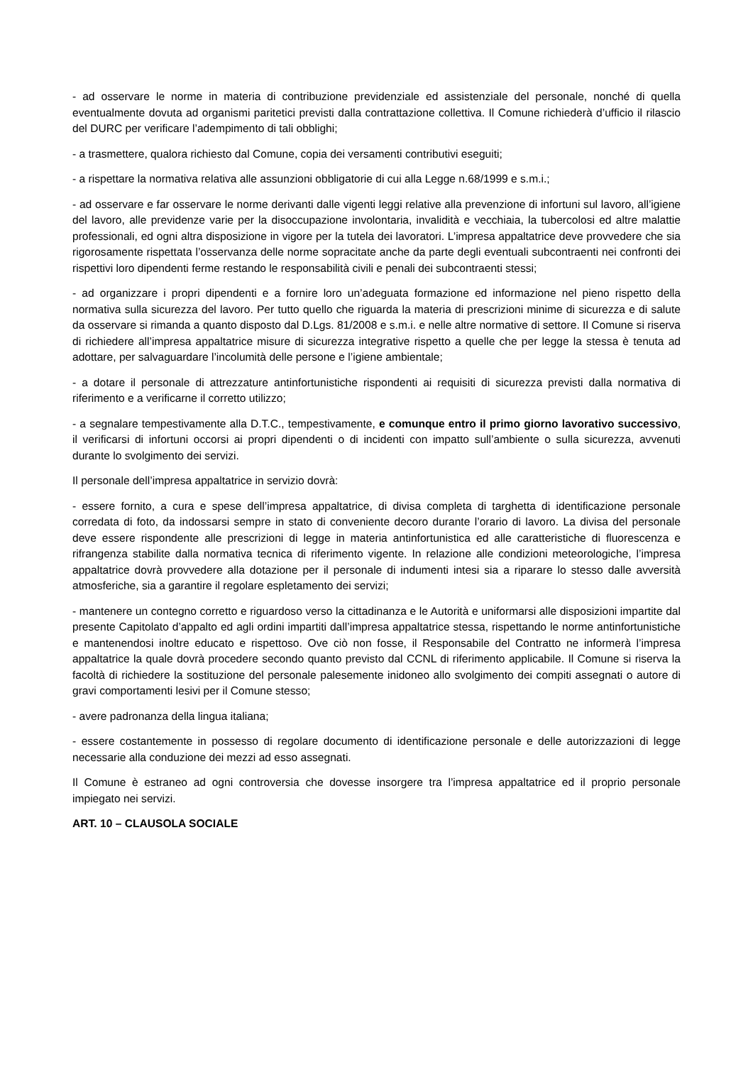- ad osservare le norme in materia di contribuzione previdenziale ed assistenziale del personale, nonché di quella eventualmente dovuta ad organismi paritetici previsti dalla contrattazione collettiva. Il Comune richiederà d’ufficio il rilascio del DURC per verificare l’adempimento di tali obblighi;
- a trasmettere, qualora richiesto dal Comune, copia dei versamenti contributivi eseguiti;
- a rispettare la normativa relativa alle assunzioni obbligatorie di cui alla Legge n.68/1999 e s.m.i.;
- ad osservare e far osservare le norme derivanti dalle vigenti leggi relative alla prevenzione di infortuni sul lavoro, all’igiene del lavoro, alle previdenze varie per la disoccupazione involontaria, invalidità e vecchiaia, la tubercolosi ed altre malattie professionali, ed ogni altra disposizione in vigore per la tutela dei lavoratori. L’impresa appaltatrice deve provvedere che sia rigorosamente rispettata l’osservanza delle norme sopracitate anche da parte degli eventuali subcontraenti nei confronti dei rispettivi loro dipendenti ferme restando le responsabilità civili e penali dei subcontraenti stessi;
- ad organizzare i propri dipendenti e a fornire loro un’adeguata formazione ed informazione nel pieno rispetto della normativa sulla sicurezza del lavoro. Per tutto quello che riguarda la materia di prescrizioni minime di sicurezza e di salute da osservare si rimanda a quanto disposto dal D.Lgs. 81/2008 e s.m.i. e nelle altre normative di settore. Il Comune si riserva di richiedere all’impresa appaltatrice misure di sicurezza integrative rispetto a quelle che per legge la stessa è tenuta ad adottare, per salvaguardare l’incolumità delle persone e l’igiene ambientale;
- a dotare il personale di attrezzature antinfortunistiche rispondenti ai requisiti di sicurezza previsti dalla normativa di riferimento e a verificarne il corretto utilizzo;
- a segnalare tempestivamente alla D.T.C., tempestivamente, e comunque entro il primo giorno lavorativo successivo, il verificarsi di infortuni occorsi ai propri dipendenti o di incidenti con impatto sull’ambiente o sulla sicurezza, avvenuti durante lo svolgimento dei servizi.
Il personale dell’impresa appaltatrice in servizio dovrà:
- essere fornito, a cura e spese dell’impresa appaltatrice, di divisa completa di targhetta di identificazione personale corredata di foto, da indossarsi sempre in stato di conveniente decoro durante l’orario di lavoro. La divisa del personale deve essere rispondente alle prescrizioni di legge in materia antinfortunistica ed alle caratteristiche di fluorescenza e rifrangenza stabilite dalla normativa tecnica di riferimento vigente. In relazione alle condizioni meteorologiche, l’impresa appaltatrice dovrà provvedere alla dotazione per il personale di indumenti intesi sia a riparare lo stesso dalle avversità atmosferiche, sia a garantire il regolare espletamento dei servizi;
- mantenere un contegno corretto e riguardoso verso la cittadinanza e le Autorità e uniformarsi alle disposizioni impartite dal presente Capitolato d’appalto ed agli ordini impartiti dall’impresa appaltatrice stessa, rispettando le norme antinfortunistiche e mantenendosi inoltre educato e rispettoso. Ove ciò non fosse, il Responsabile del Contratto ne informerà l’impresa appaltatrice la quale dovrà procedere secondo quanto previsto dal CCNL di riferimento applicabile. Il Comune si riserva la facoltà di richiedere la sostituzione del personale palesemente inidoneo allo svolgimento dei compiti assegnati o autore di gravi comportamenti lesivi per il Comune stesso;
- avere padronanza della lingua italiana;
- essere costantemente in possesso di regolare documento di identificazione personale e delle autorizzazioni di legge necessarie alla conduzione dei mezzi ad esso assegnati.
Il Comune è estraneo ad ogni controversia che dovesse insorgere tra l’impresa appaltatrice ed il proprio personale impiegato nei servizi.
ART. 10 – CLAUSOLA SOCIALE